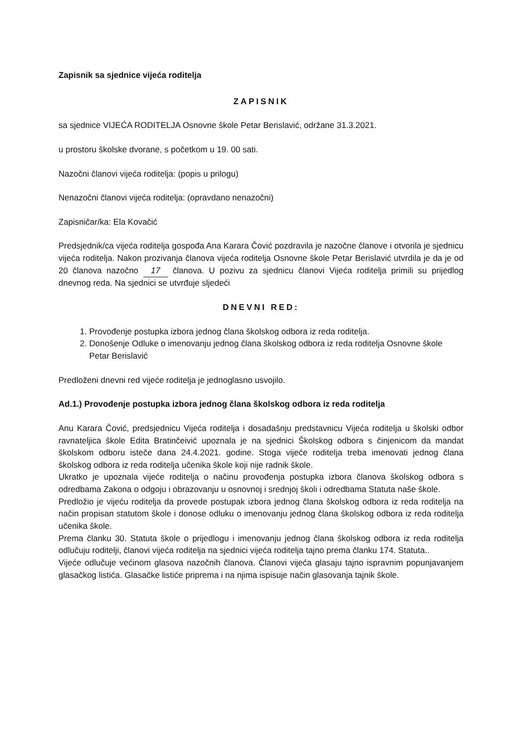Zapisnik sa sjednice vijeća roditelja
ZAPISNIK
sa sjednice VIJEĆA RODITELJA Osnovne škole Petar Berislavić, održane 31.3.2021.
u prostoru školske dvorane, s početkom u 19. 00 sati.
Nazočni članovi vijeća roditelja: (popis u prilogu)
Nenazočni članovi vijeća roditelja: (opravdano nenazočni)
Zapisničar/ka: Ela Kovačić
Predsjednik/ca vijeća roditelja gospođa Ana Karara Čović pozdravila je nazočne članove i otvorila je sjednicu vijeća roditelja. Nakon prozivanja članova vijeća roditelja Osnovne škole Petar Berislavić utvrdila je da je od 20 članova nazočno 17 članova. U pozivu za sjednicu članovi Vijeća roditelja primili su prijedlog dnevnog reda. Na sjednici se utvrđuje sljedeći
DNEVNI RED:
1. Provođenje postupka izbora jednog člana školskog odbora iz reda roditelja.
2. Donošenje Odluke o imenovanju jednog člana školskog odbora iz reda roditelja Osnovne škole Petar Berislavić
Predloženi dnevni red vijeće roditelja je jednoglasno usvojilo.
Ad.1.) Provođenje postupka izbora jednog člana školskog odbora iz reda roditelja
Anu Karara Čović, predsjednicu Vijeća roditelja i dosadašnju predstavnicu Vijeća roditelja u školski odbor ravnateljica škole Edita Bratinčeivić upoznala je na sjednici Školskog odbora s činjenicom da mandat školskom odboru isteče dana 24.4.2021. godine. Stoga vijeće roditelja treba imenovati jednog člana školskog odbora iz reda roditelja učenika škole koji nije radnik škole.
Ukratko je upoznala vijeće roditelja o načinu provođenja postupka izbora članova školskog odbora s odredbama Zakona o odgoju i obrazovanju u osnovnoj i srednjoj školi i odredbama Statuta naše škole.
Predložio je vijeću roditelja da provede postupak izbora jednog člana školskog odbora iz reda roditelja na način propisan statutom škole i donose odluku o imenovanju jednog člana školskog odbora iz reda roditelja učenika škole.
Prema članku 30. Statuta škole o prijedlogu i imenovanju jednog člana školskog odbora iz reda roditelja odlučuju roditelji, članovi vijeća roditelja na sjednici vijeća roditelja tajno prema članku 174. Statuta..
Vijeće odlučuje većinom glasova nazočnih članova. Članovi vijeća glasaju tajno ispravnim popunjavanjem glasačkog listića. Glasačke listiće priprema i na njima ispisuje način glasovanja tajnik škole.